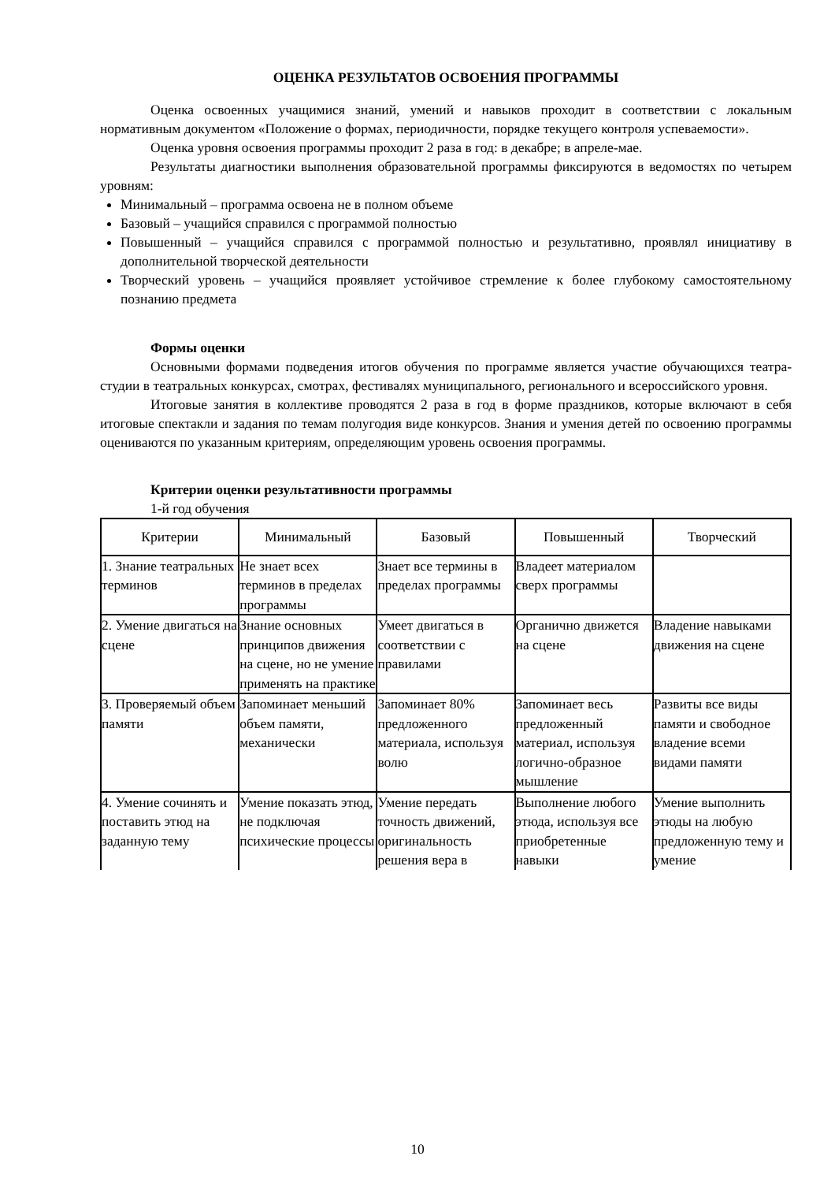ОЦЕНКА РЕЗУЛЬТАТОВ ОСВОЕНИЯ ПРОГРАММЫ
Оценка освоенных учащимися знаний, умений и навыков проходит в соответствии с локальным нормативным документом «Положение о формах, периодичности, порядке текущего контроля успеваемости».
Оценка уровня освоения программы проходит 2 раза в год: в декабре; в апреле-мае.
Результаты диагностики выполнения образовательной программы фиксируются в ведомостях по четырем уровням:
Минимальный – программа освоена не в полном объеме
Базовый – учащийся справился с программой полностью
Повышенный – учащийся справился с программой полностью и результативно, проявлял инициативу в дополнительной творческой деятельности
Творческий уровень – учащийся проявляет устойчивое стремление к более глубокому самостоятельному познанию предмета
Формы оценки
Основными формами подведения итогов обучения по программе является участие обучающихся театра-студии в театральных конкурсах, смотрах, фестивалях муниципального, регионального и всероссийского уровня.
Итоговые занятия в коллективе проводятся 2 раза в год в форме праздников, которые включают в себя итоговые спектакли и задания по темам полугодия виде конкурсов. Знания и умения детей по освоению программы оцениваются по указанным критериям, определяющим уровень освоения программы.
Критерии оценки результативности программы
1-й год обучения
| Критерии | Минимальный | Базовый | Повышенный | Творческий |
| --- | --- | --- | --- | --- |
| 1. Знание театральных терминов | Не знает всех терминов в пределах программы | Знает все термины в пределах программы | Владеет материалом сверх программы | |
| 2. Умение двигаться на сцене | Знание основных принципов движения на сцене, но не умение применять на практике | Умеет двигаться в соответствии с правилами | Органично движется на сцене | Владение навыками движения на сцене |
| 3. Проверяемый объем памяти | Запоминает меньший объем памяти, механически | Запоминает 80% предложенного материала, используя волю | Запоминает весь предложенный материал, используя логично-образное мышление | Развиты все виды памяти и свободное владение всеми видами памяти |
| 4. Умение сочинять и поставить этюд на заданную тему | Умение показать этюд, не подключая психические процессы | Умение передать точность движений, оригинальность решения вера в | Выполнение любого этюда, используя все приобретенные навыки | Умение выполнить этюды на любую предложенную тему и умение |
10